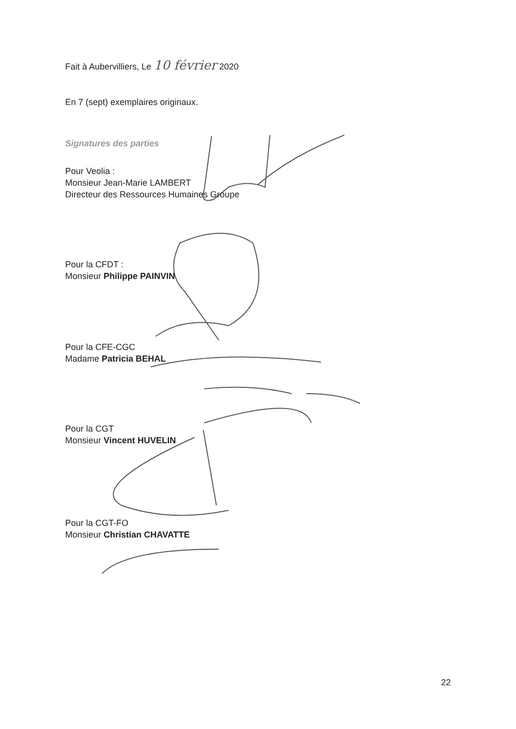Fait à Aubervilliers, Le 10 février 2020
En 7 (sept) exemplaires originaux.
Signatures des parties
Pour Veolia :
Monsieur Jean-Marie LAMBERT
Directeur des Ressources Humaines Groupe
Pour la CFDT :
Monsieur Philippe PAINVIN
Pour la CFE-CGC
Madame Patricia BEHAL
Pour la CGT
Monsieur Vincent HUVELIN
Pour la CGT-FO
Monsieur Christian CHAVATTE
22